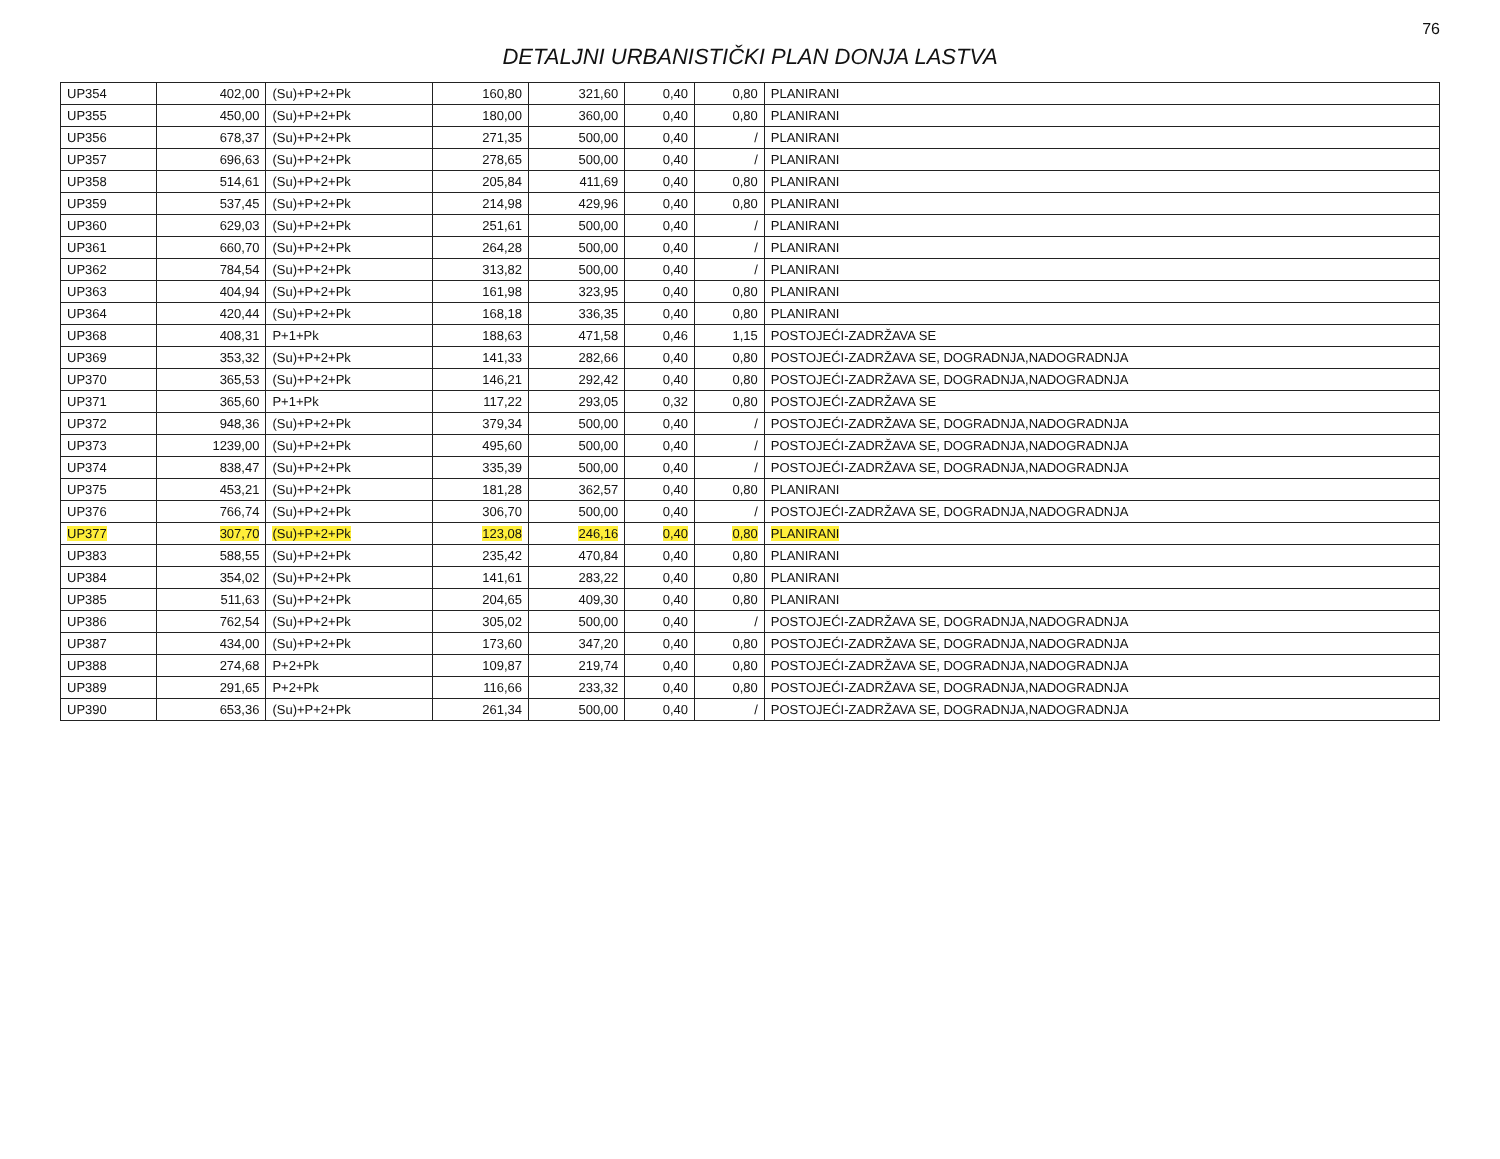76
DETALJNI URBANISTIČKI PLAN DONJA LASTVA
| UP354 | 402,00 | (Su)+P+2+Pk | 160,80 | 321,60 | 0,40 | 0,80 | PLANIRANI |
| UP355 | 450,00 | (Su)+P+2+Pk | 180,00 | 360,00 | 0,40 | 0,80 | PLANIRANI |
| UP356 | 678,37 | (Su)+P+2+Pk | 271,35 | 500,00 | 0,40 | / | PLANIRANI |
| UP357 | 696,63 | (Su)+P+2+Pk | 278,65 | 500,00 | 0,40 | / | PLANIRANI |
| UP358 | 514,61 | (Su)+P+2+Pk | 205,84 | 411,69 | 0,40 | 0,80 | PLANIRANI |
| UP359 | 537,45 | (Su)+P+2+Pk | 214,98 | 429,96 | 0,40 | 0,80 | PLANIRANI |
| UP360 | 629,03 | (Su)+P+2+Pk | 251,61 | 500,00 | 0,40 | / | PLANIRANI |
| UP361 | 660,70 | (Su)+P+2+Pk | 264,28 | 500,00 | 0,40 | / | PLANIRANI |
| UP362 | 784,54 | (Su)+P+2+Pk | 313,82 | 500,00 | 0,40 | / | PLANIRANI |
| UP363 | 404,94 | (Su)+P+2+Pk | 161,98 | 323,95 | 0,40 | 0,80 | PLANIRANI |
| UP364 | 420,44 | (Su)+P+2+Pk | 168,18 | 336,35 | 0,40 | 0,80 | PLANIRANI |
| UP368 | 408,31 | P+1+Pk | 188,63 | 471,58 | 0,46 | 1,15 | POSTOJEĆI-ZADRŽAVA SE |
| UP369 | 353,32 | (Su)+P+2+Pk | 141,33 | 282,66 | 0,40 | 0,80 | POSTOJEĆI-ZADRŽAVA SE, DOGRADNJA,NADOGRADNJA |
| UP370 | 365,53 | (Su)+P+2+Pk | 146,21 | 292,42 | 0,40 | 0,80 | POSTOJEĆI-ZADRŽAVA SE, DOGRADNJA,NADOGRADNJA |
| UP371 | 365,60 | P+1+Pk | 117,22 | 293,05 | 0,32 | 0,80 | POSTOJEĆI-ZADRŽAVA SE |
| UP372 | 948,36 | (Su)+P+2+Pk | 379,34 | 500,00 | 0,40 | / | POSTOJEĆI-ZADRŽAVA SE, DOGRADNJA,NADOGRADNJA |
| UP373 | 1239,00 | (Su)+P+2+Pk | 495,60 | 500,00 | 0,40 | / | POSTOJEĆI-ZADRŽAVA SE, DOGRADNJA,NADOGRADNJA |
| UP374 | 838,47 | (Su)+P+2+Pk | 335,39 | 500,00 | 0,40 | / | POSTOJEĆI-ZADRŽAVA SE, DOGRADNJA,NADOGRADNJA |
| UP375 | 453,21 | (Su)+P+2+Pk | 181,28 | 362,57 | 0,40 | 0,80 | PLANIRANI |
| UP376 | 766,74 | (Su)+P+2+Pk | 306,70 | 500,00 | 0,40 | / | POSTOJEĆI-ZADRŽAVA SE, DOGRADNJA,NADOGRADNJA |
| UP377 | 307,70 | (Su)+P+2+Pk | 123,08 | 246,16 | 0,40 | 0,80 | PLANIRANI |
| UP383 | 588,55 | (Su)+P+2+Pk | 235,42 | 470,84 | 0,40 | 0,80 | PLANIRANI |
| UP384 | 354,02 | (Su)+P+2+Pk | 141,61 | 283,22 | 0,40 | 0,80 | PLANIRANI |
| UP385 | 511,63 | (Su)+P+2+Pk | 204,65 | 409,30 | 0,40 | 0,80 | PLANIRANI |
| UP386 | 762,54 | (Su)+P+2+Pk | 305,02 | 500,00 | 0,40 | / | POSTOJEĆI-ZADRŽAVA SE, DOGRADNJA,NADOGRADNJA |
| UP387 | 434,00 | (Su)+P+2+Pk | 173,60 | 347,20 | 0,40 | 0,80 | POSTOJEĆI-ZADRŽAVA SE, DOGRADNJA,NADOGRADNJA |
| UP388 | 274,68 | P+2+Pk | 109,87 | 219,74 | 0,40 | 0,80 | POSTOJEĆI-ZADRŽAVA SE, DOGRADNJA,NADOGRADNJA |
| UP389 | 291,65 | P+2+Pk | 116,66 | 233,32 | 0,40 | 0,80 | POSTOJEĆI-ZADRŽAVA SE, DOGRADNJA,NADOGRADNJA |
| UP390 | 653,36 | (Su)+P+2+Pk | 261,34 | 500,00 | 0,40 | / | POSTOJEĆI-ZADRŽAVA SE, DOGRADNJA,NADOGRADNJA |